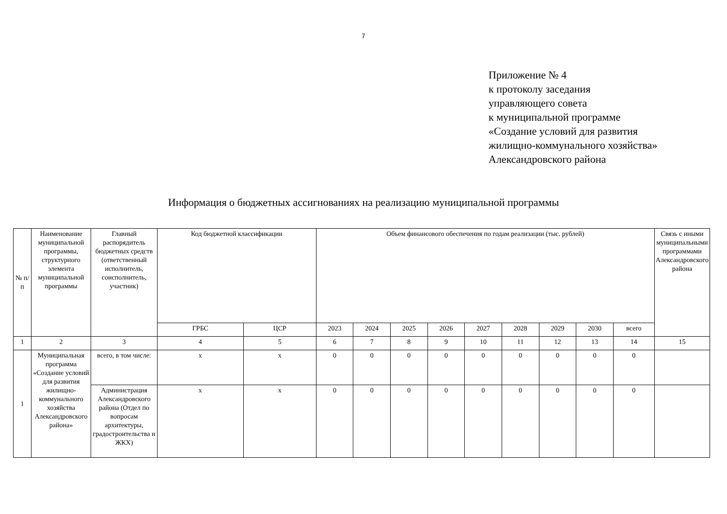7
Приложение № 4
к протоколу заседания
управляющего совета
к муниципальной программе
«Создание условий для развития
жилищно-коммунального хозяйства»
Александровского района
Информация о бюджетных ассигнованиях на реализацию муниципальной программы
| № п/п | Наименование муниципальной программы, структурного элемента муниципальной программы | Главный распорядитель бюджетных средств (ответственный исполнитель, соисполнитель, участник) | Код бюджетной классификации | | Объем финансового обеспечения по годам реализации (тыс. рублей) | | | | | | | | | Связь с иными муниципальными программами Александровского района |
| --- | --- | --- | --- | --- | --- | --- | --- | --- | --- | --- | --- | --- | --- | --- |
| | | | ГРБС | ЦСР | 2023 | 2024 | 2025 | 2026 | 2027 | 2028 | 2029 | 2030 | всего | |
| 1 | 2 | 3 | 4 | 5 | 6 | 7 | 8 | 9 | 10 | 11 | 12 | 13 | 14 | 15 |
| 1 | Муниципальная программа «Создание условий для развития жилищно-коммунального хозяйства Александровского района» | всего, в том числе: | x | x | 0 | 0 | 0 | 0 | 0 | 0 | 0 | 0 | 0 | |
| | | Администрация Александровского района (Отдел по вопросам архитектуры, градостроительства и ЖКХ) | x | x | 0 | 0 | 0 | 0 | 0 | 0 | 0 | 0 | 0 | |